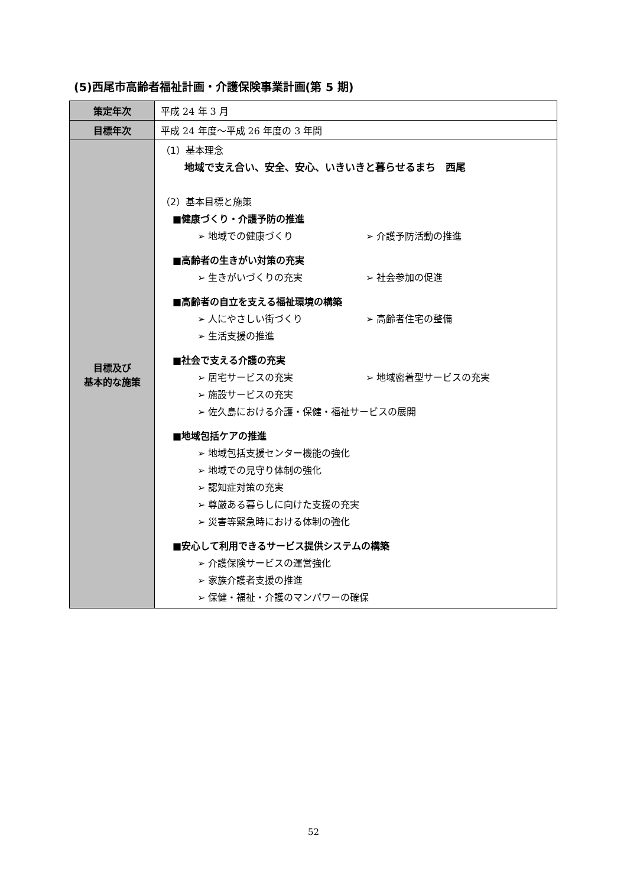(5)西尾市高齢者福祉計画・介護保険事業計画(第 5 期)
| 策定年次 | 平成 24 年 3 月 |
| 目標年次 | 平成 24 年度～平成 26 年度の 3 年間 |
| 目標及び 基本的な施策 | （1）基本理念 地域で支え合い、安全、安心、いきいきと暮らせるまち 西尾 （2）基本目標と施策 ■健康づくり・介護予防の推進 ➢ 地域での健康づくり ➢ 介護予防活動の推進 ■高齢者の生きがい対策の充実 ➢ 生きがいづくりの充実 ➢ 社会参加の促進 ■高齢者の自立を支える福祉環境の構築 ➢ 人にやさしい街づくり ➢ 高齢者住宅の整備 ➢ 生活支援の推進 ■社会で支える介護の充実 ➢ 居宅サービスの充実 ➢ 地域密着型サービスの充実 ➢ 施設サービスの充実 ➢ 佐久島における介護・保健・福祉サービスの展開 ■地域包括ケアの推進 ➢ 地域包括支援センター機能の強化 ➢ 地域での見守り体制の強化 ➢ 認知症対策の充実 ➢ 尊厳ある暮らしに向けた支援の充実 ➢ 災害等緊急時における体制の強化 ■安心して利用できるサービス提供システムの構築 ➢ 介護保険サービスの運営強化 ➢ 家族介護者支援の推進 ➢ 保健・福祉・介護のマンパワーの確保 |
52